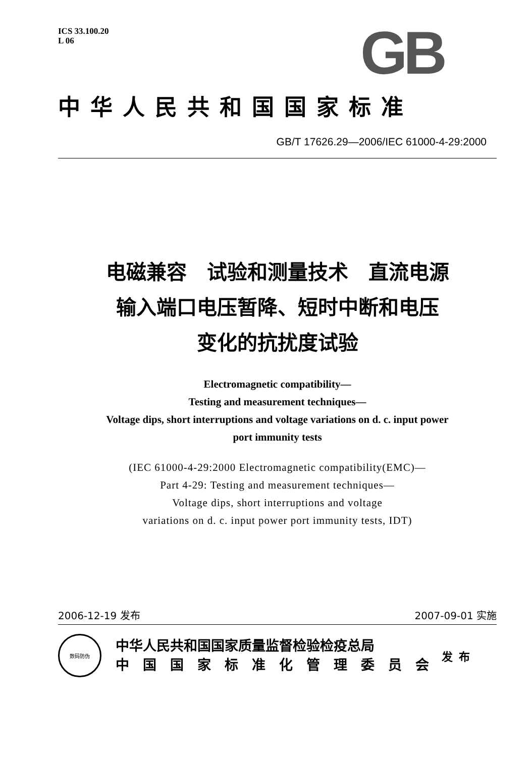ICS 33.100.20
L 06
GB
中华人民共和国国家标准
GB/T 17626.29—2006/IEC 61000-4-29:2000
电磁兼容　试验和测量技术　直流电源
输入端口电压暂降、短时中断和电压
变化的抗扰度试验
Electromagnetic compatibility—
Testing and measurement techniques—
Voltage dips, short interruptions and voltage variations on d. c. input power
port immunity tests
(IEC 61000-4-29:2000 Electromagnetic compatibility(EMC)—
Part 4-29: Testing and measurement techniques—
Voltage dips, short interruptions and voltage
variations on d. c. input power port immunity tests, IDT)
2006-12-19 发布 2007-09-01 实施
数码防伪
中华人民共和国国家质量监督检验检疫总局
中　国　国　家　标　准　化　管　理　委　员　会
发布